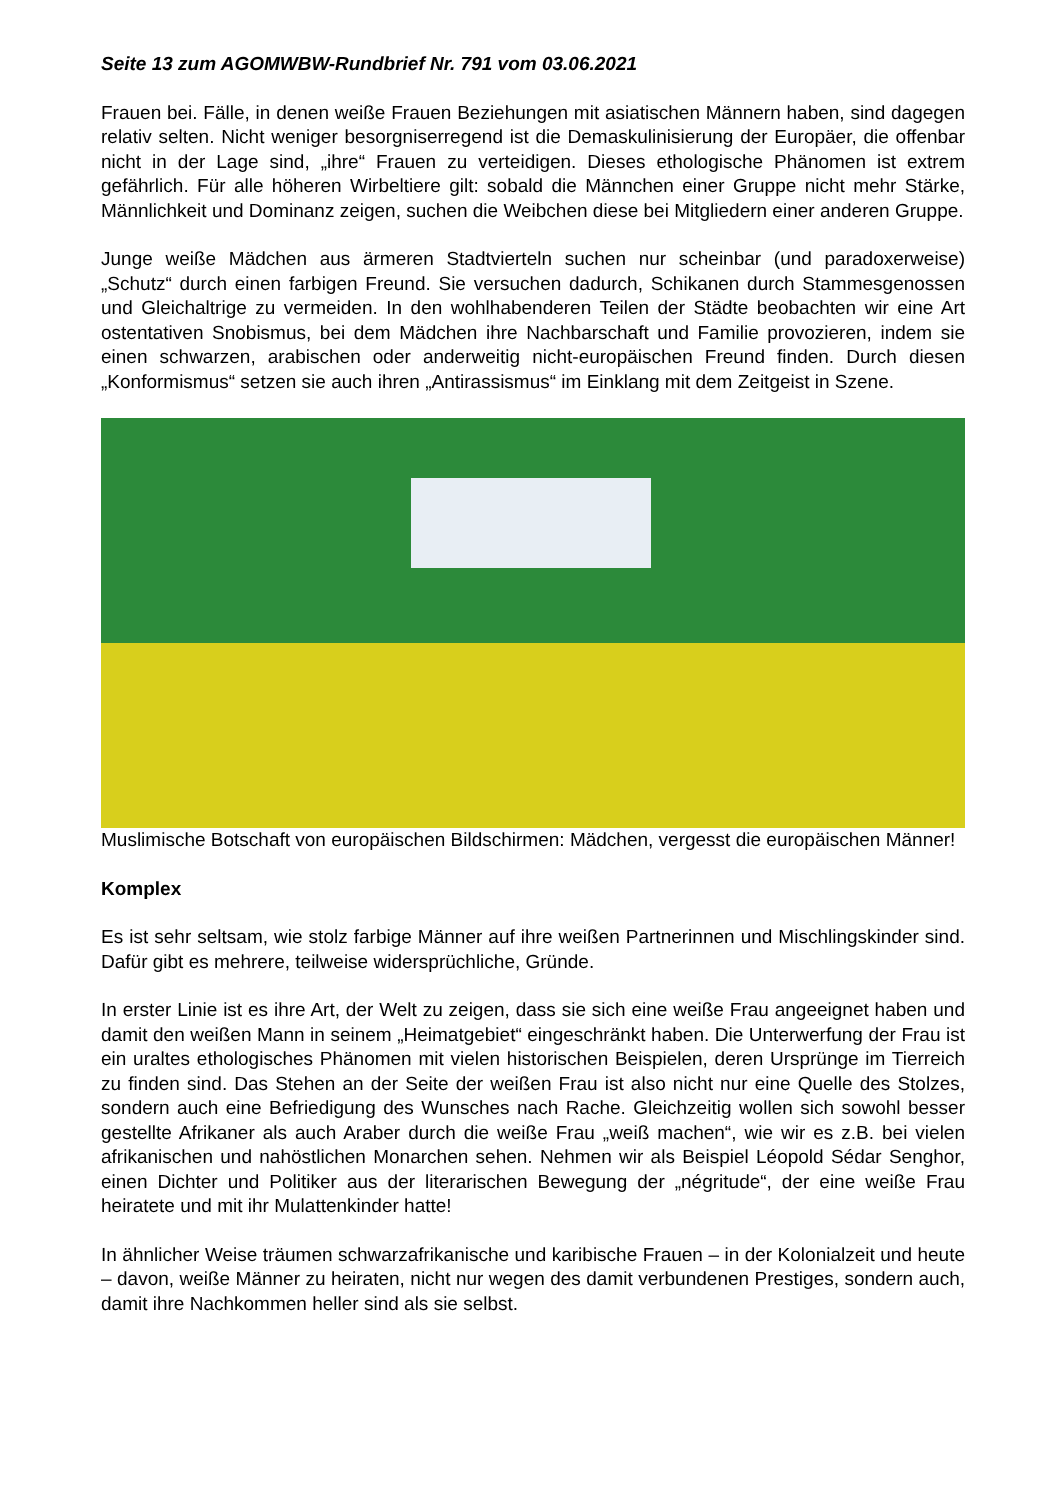Seite 13 zum AGOMWBW-Rundbrief Nr. 791 vom 03.06.2021
Frauen bei. Fälle, in denen weiße Frauen Beziehungen mit asiatischen Männern haben, sind dagegen relativ selten. Nicht weniger besorgniserregend ist die Demaskulinisierung der Europäer, die offenbar nicht in der Lage sind, „ihre“ Frauen zu verteidigen. Dieses ethologische Phänomen ist extrem gefährlich. Für alle höheren Wirbeltiere gilt: sobald die Männchen einer Gruppe nicht mehr Stärke, Männlichkeit und Dominanz zeigen, suchen die Weibchen diese bei Mitgliedern einer anderen Gruppe.
Junge weiße Mädchen aus ärmeren Stadtvierteln suchen nur scheinbar (und paradoxerweise) „Schutz“ durch einen farbigen Freund. Sie versuchen dadurch, Schikanen durch Stammesgenossen und Gleichaltrige zu vermeiden. In den wohlhabenderen Teilen der Städte beobachten wir eine Art ostentativen Snobismus, bei dem Mädchen ihre Nachbarschaft und Familie provozieren, indem sie einen schwarzen, arabischen oder anderweitig nicht-europäischen Freund finden. Durch diesen „Konformismus“ setzen sie auch ihren „Antirassismus“ im Einklang mit dem Zeitgeist in Szene.
Muslimische Botschaft von europäischen Bildschirmen: Mädchen, vergesst die europäischen Männer!
Komplex
Es ist sehr seltsam, wie stolz farbige Männer auf ihre weißen Partnerinnen und Mischlingskinder sind. Dafür gibt es mehrere, teilweise widersprüchliche, Gründe.
In erster Linie ist es ihre Art, der Welt zu zeigen, dass sie sich eine weiße Frau angeeignet haben und damit den weißen Mann in seinem „Heimatgebiet“ eingeschränkt haben. Die Unterwerfung der Frau ist ein uraltes ethologisches Phänomen mit vielen historischen Beispielen, deren Ursprünge im Tierreich zu finden sind. Das Stehen an der Seite der weißen Frau ist also nicht nur eine Quelle des Stolzes, sondern auch eine Befriedigung des Wunsches nach Rache. Gleichzeitig wollen sich sowohl besser gestellte Afrikaner als auch Araber durch die weiße Frau „weiß machen“, wie wir es z.B. bei vielen afrikanischen und nahöstlichen Monarchen sehen. Nehmen wir als Beispiel Léopold Sédar Senghor, einen Dichter und Politiker aus der literarischen Bewegung der „négritude“, der eine weiße Frau heiratete und mit ihr Mulattenkinder hatte!
In ähnlicher Weise träumen schwarzafrikanische und karibische Frauen – in der Kolonialzeit und heute – davon, weiße Männer zu heiraten, nicht nur wegen des damit verbundenen Prestiges, sondern auch, damit ihre Nachkommen heller sind als sie selbst.